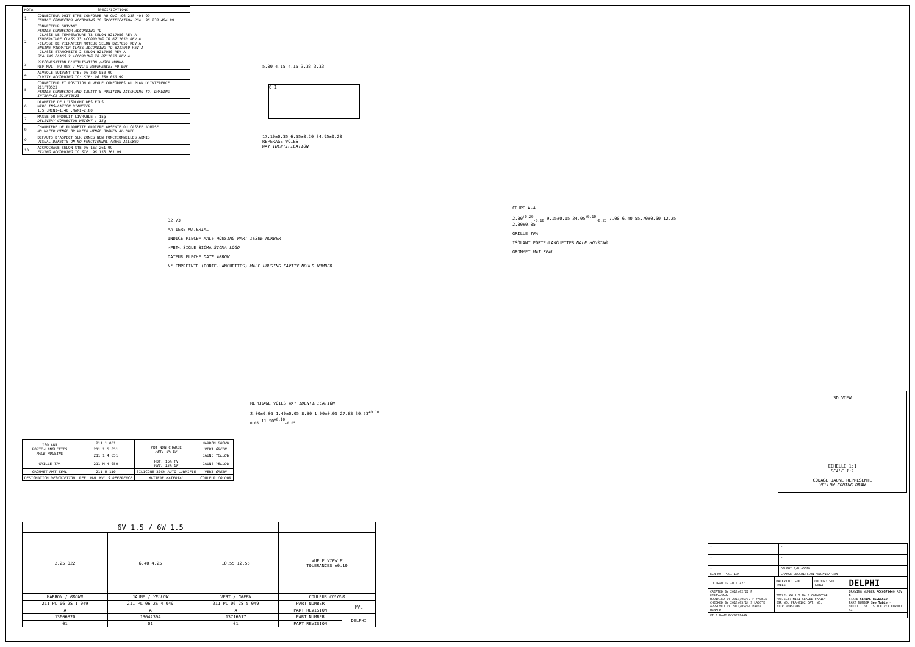| NOTA | SPECIFICATIONS |
| --- | --- |
| 1 | CONNECTEUR DOIT ETRE CONFORME AU CDC :96 238 404 99 FEMALE CONNECTOR ACCORDING TO SPECIFICATION PSA :96 238 404 99 |
| 2 | CONNECTEUR SUIVANT: FEMALE CONNECTOR ACCORDING TO -CLASSE DE TEMPERATURE T3 SELON B217050 REV A TEMPERATURE CLASS T3 ACCORDING TO B217050 REV A -CLASSE DE VIBRATION MOTEUR SELON B217050 REV A ENGINE VIBRATOR CLASS ACCORDING TO B217050 REV A -CLASSE ETANCHEITE 2 SELON B217050 REV A SEALING CLASS 2 ACCORDING TO B217050 REV A |
| 3 | PRECONISATION D'UTILISATION /USER MANUAL REF MVL: PU 008 / MVL'S REFERENCE: PU 008 |
| 4 | ALVEOLE SUIVANT STE: 96 289 050 99 CAVITY ACCORDING TO: STE: 96 289 050 99 |
| 5 | CONNECTEUR ET POSITION ALVEOLE CONFORMES AU PLAN D'INTERFACE 211FT0523 FEMALE CONNECTOR AND CAVITY'S POSITION ACCORDING TO: DRAWING INTERFACE 211FT0523 |
| 6 | DIAMETRE DE L'ISOLANT DES FILS WIRE INSULATION DIAMETER 1.5 :MINI=1.40 :MAXI=2.80 |
| 7 | MASSE DU PRODUIT LIVRABLE : 15g DELIVERY CONNECTOR WEIGHT : 15g |
| 8 | CHARNIERE DE PLAQUETTE ARRIERE ABSENTE OU CASSEE ADMISE NO WAFER HINGE OR WAFER HINGE BROKEN ALLOWED |
| 9 | DEFAUTS D'ASPECT SUR ZONES NON FONCTIONNELLES ADMIS VISUAL DEFECTS ON NO FUNCTIONNAL AREAS ALLOWED |
| 10 | ACCROCHAGE SELON STE 96 153 261 99 FIXING ACCORDING TO STE. 96.153.261 99 |
5.00 4.15 4.15 3.33 3.33
6 1
17.10±0.35 6.55±0.20 34.95±0.20
REPERAGE VOIES
WAY IDENTIFICATION
32.73
MATIERE MATERIAL
INDICE PIECE= MALE HOUSING PART ISSUE NUMBER
>PBT< SIGLE SICMA SICMA LOGO
DATEUR FLECHE DATE ARROW
N° EMPREINTE (PORTE-LANGUETTES) MALE HOUSING CAVITY MOULD NUMBER
COUPE A-A
2.80<sup>+0.20</sup><sub>-0.10</sub> 9.15±0.15 24.05<sup>+0.10</sup><sub>-0.25</sub> 7.00 6.40 55.70±0.60 12.25 2.80±0.05
GRILLE TPA
ISOLANT PORTE-LANGUETTES MALE HOUSING
GROMMET MAT SEAL
REPERAGE VOIES WAY IDENTIFICATION
2.00±0.05 1.40±0.05 8.80 1.00±0.05 27.83 30.53<sup>+0.10</sup><sub>-0.05</sub> 11.50<sup>+0.10</sup><sub>-0.05</sub>
3D VIEW
ECHELLE 1:1
SCALE 1:1
CODAGE JAUNE REPRESENTE
YELLOW CODING DRAW
| ISOLANT PORTE-LANGUETTES MALE HOUSING | 211 1 051 | PBT NON CHARGE PBT: 0% GF | MARRON BROWN |
| | 211 1 5 051 | | VERT GREEN |
| | 211 1 4 051 | | JAUNE YELLOW |
| GRILLE TPA | 211 M 4 050 | PBT: 15% FV PBT: 15% GF | JAUNE YELLOW |
| GROMMET MAT SEAL | 211 M 110 | SILICONE 30Sh AUTO-LUBRIFIE | VERT GREEN |
| DESIGNATION DESCRIPTION | REF. MVL MVL'S REFERENCE | MATIERE MATERIAL | COULEUR COLOUR |
| 6V 1.5 / 6W 1.5 | | | | |
| 2.25 022 | 6.40 4.25 | 10.55 12.55 | VUE F VIEW F TOLERANCES ±0.10 | |
| MARRON / BROWN | JAUNE / YELLOW | VERT / GREEN | COULEUR COLOUR | |
| 211 PL 06 2S 1 049 | 211 PL 06 2S 4 049 | 211 PL 06 2S 5 049 | PART NUMBER | MVL |
| A | A | A | PART REVISION | |
| 13606820 | 13642394 | 13716617 | PART NUMBER | DELPHI |
| 01 | 01 | 01 | PART REVISION | |
| - | - |
| - | - |
| - | - |
| - | - |
| - | DELPHI P/N ADDED |
| ECN-NO. POSITION | CHANGE DESCRIPTION MODIFICATION |
| TOLERANCES ±0.1 ±2° | MATERIAL: SEE TABLE | COLOUR: SEE TABLE | DELPHI |
| CREATED BY 2010/02/22 P PERIYASAMY MODIFIED BY 2013/05/07 F FAURIE CHECKED BY 2013/05/14 S LACOTE APPROVED BY 2013/05/14 Pascal MENARD | TITLE: 6W 1.5 MALE CONNECTOR PROJECT: MINI SEALED FAMILY ESR NO. FRA-0102 CAT. NO. 211PL06XSX049 | | DRAWING NUMBER PCC0679449 REV B STATE SERIAL RELEASED PART NUMBER See Table - SHEET 1 of 1 SCALE 2:1 FORMAT A1 |
| FILE NAME PCC0679449 | | | |